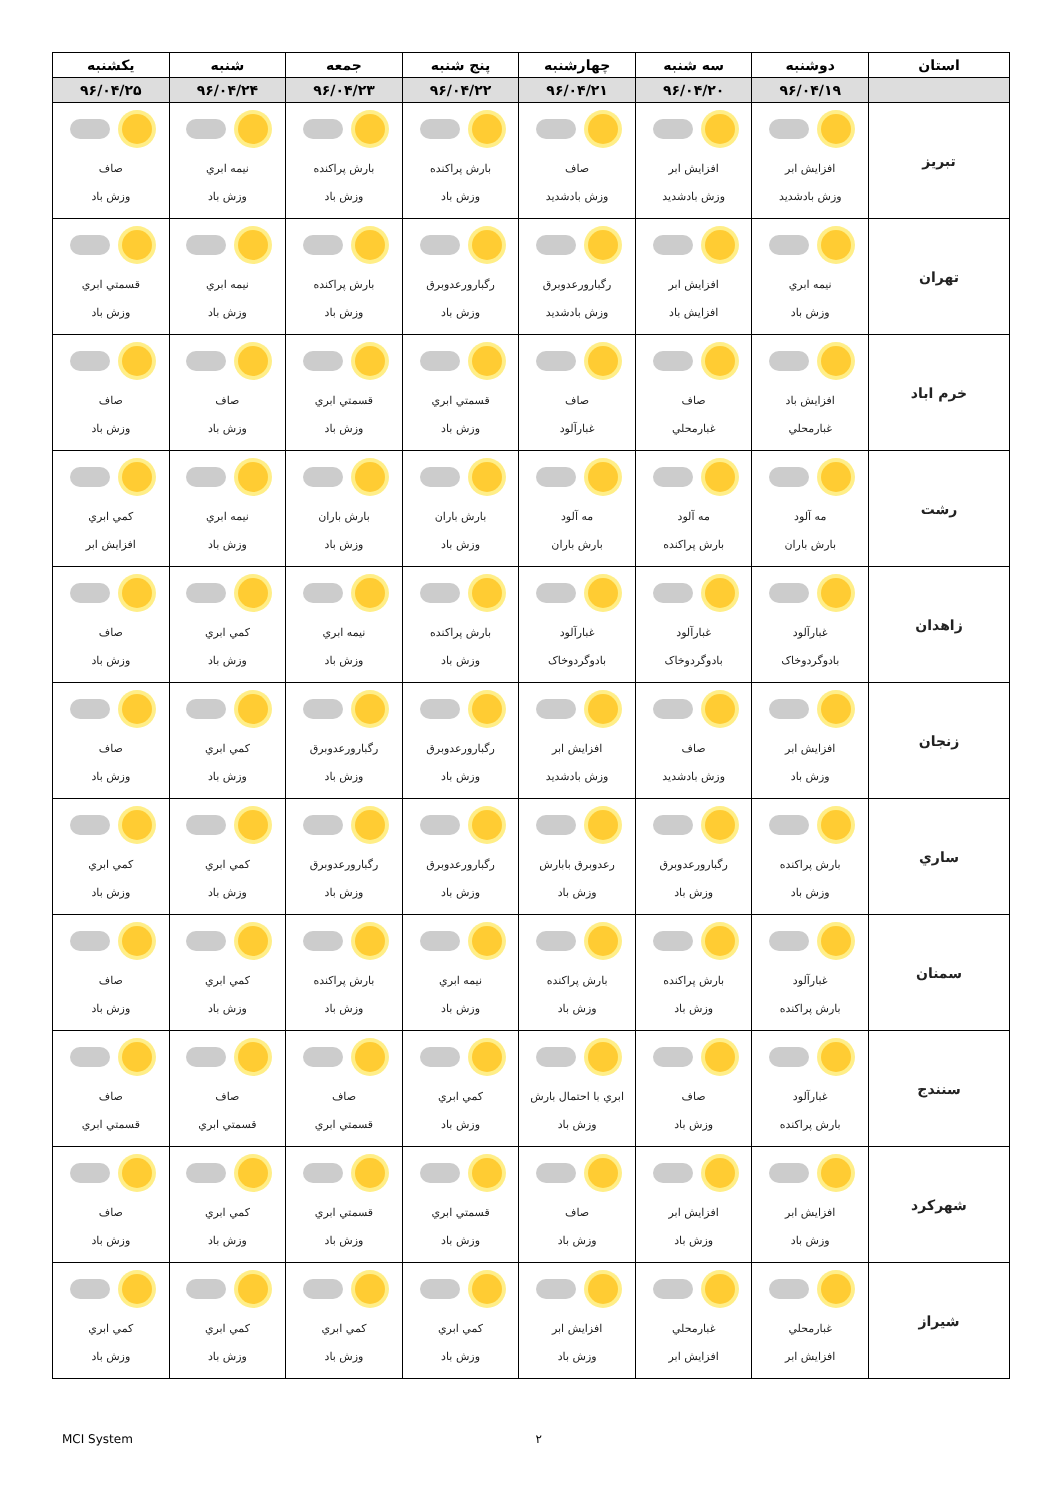| استان | دوشنبه | سه شنبه | چهارشنبه | پنج شنبه | جمعه | شنبه | یکشنبه |
| --- | --- | --- | --- | --- | --- | --- | --- |
| | ۹۶/۰۴/۱۹ | ۹۶/۰۴/۲۰ | ۹۶/۰۴/۲۱ | ۹۶/۰۴/۲۲ | ۹۶/۰۴/۲۳ | ۹۶/۰۴/۲۴ | ۹۶/۰۴/۲۵ |
| تبريز | افزايش ابر وزش بادشديد | افزايش ابر وزش بادشديد | صاف وزش بادشديد | بارش پراكنده وزش باد | بارش پراكنده وزش باد | نيمه ابري وزش باد | صاف وزش باد |
| تهران | نيمه ابري وزش باد | افزايش ابر افزايش باد | رگبارورعدوبرق وزش بادشديد | رگبارورعدوبرق وزش باد | بارش پراكنده وزش باد | نيمه ابري وزش باد | قسمتي ابري وزش باد |
| خرم اباد | افزايش باد غبارمحلي | صاف غبارمحلي | صاف غبارآلود | قسمتي ابري وزش باد | قسمتي ابري وزش باد | صاف وزش باد | صاف وزش باد |
| رشت | مه آلود بارش باران | مه آلود بارش پراكنده | مه آلود بارش باران | بارش باران وزش باد | بارش باران وزش باد | نيمه ابري وزش باد | كمي ابري افزايش ابر |
| زاهدان | غبارآلود بادوگردوخاک | غبارآلود بادوگردوخاک | غبارآلود بادوگردوخاک | بارش پراكنده وزش باد | نيمه ابري وزش باد | كمي ابري وزش باد | صاف وزش باد |
| زنجان | افزايش ابر وزش باد | صاف وزش بادشديد | افزايش ابر وزش بادشديد | رگبارورعدوبرق وزش باد | رگبارورعدوبرق وزش باد | كمي ابري وزش باد | صاف وزش باد |
| ساري | بارش پراكنده وزش باد | رگبارورعدوبرق وزش باد | رعدوبرق بابارش وزش باد | رگبارورعدوبرق وزش باد | رگبارورعدوبرق وزش باد | كمي ابري وزش باد | كمي ابري وزش باد |
| سمنان | غبارآلود بارش پراكنده | بارش پراكنده وزش باد | بارش پراكنده وزش باد | نيمه ابري وزش باد | بارش پراكنده وزش باد | كمي ابري وزش باد | صاف وزش باد |
| سنندج | غبارآلود بارش پراكنده | صاف وزش باد | ابري با احتمال بارش وزش باد | كمي ابري وزش باد | صاف قسمتي ابري | صاف قسمتي ابري | صاف قسمتي ابري |
| شهركرد | افزايش ابر وزش باد | افزايش ابر وزش باد | صاف وزش باد | قسمتي ابري وزش باد | قسمتي ابري وزش باد | كمي ابري وزش باد | صاف وزش باد |
| شيراز | غبارمحلي افزايش ابر | غبارمحلي افزايش ابر | افزايش ابر وزش باد | كمي ابري وزش باد | كمي ابري وزش باد | كمي ابري وزش باد | كمي ابري وزش باد |
MCI System ۲